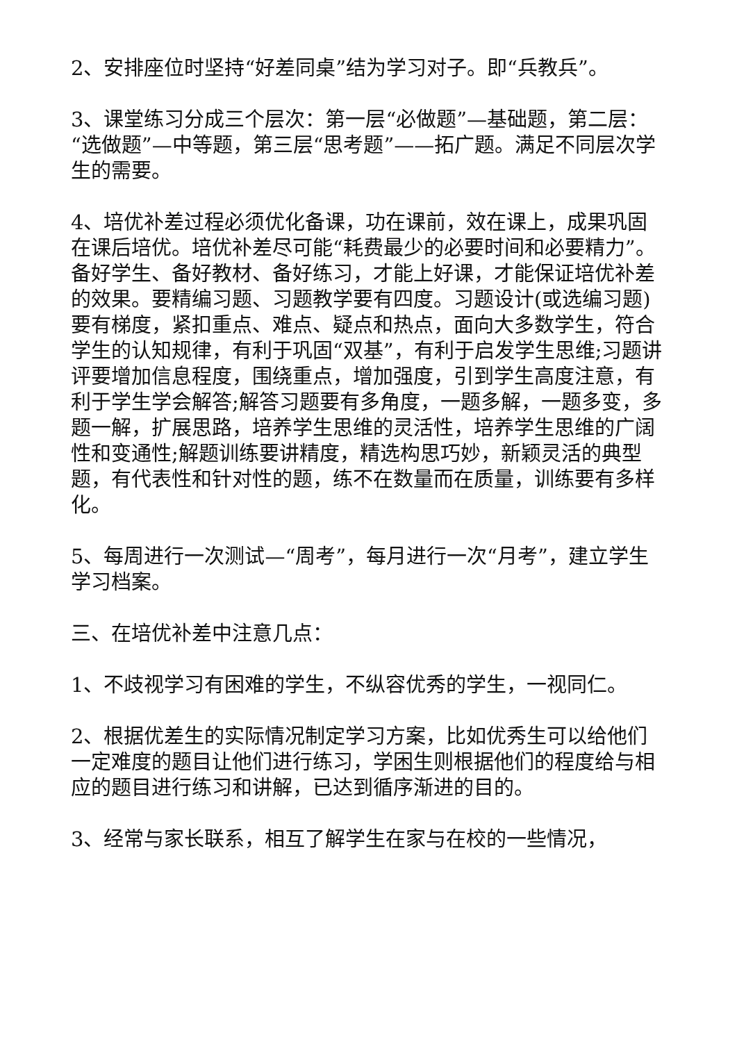2、安排座位时坚持“好差同桌”结为学习对子。即“兵教兵”。
3、课堂练习分成三个层次：第一层“必做题”—基础题，第二层：“选做题”—中等题，第三层“思考题”——拓广题。满足不同层次学生的需要。
4、培优补差过程必须优化备课，功在课前，效在课上，成果巩固在课后培优。培优补差尽可能“耗费最少的必要时间和必要精力”。备好学生、备好教材、备好练习，才能上好课，才能保证培优补差的效果。要精编习题、习题教学要有四度。习题设计(或选编习题)要有梯度，紧扣重点、难点、疑点和热点，面向大多数学生，符合学生的认知规律，有利于巩固“双基”，有利于启发学生思维;习题讲评要增加信息程度，围绕重点，增加强度，引到学生高度注意，有利于学生学会解答;解答习题要有多角度，一题多解，一题多变，多题一解，扩展思路，培养学生思维的灵活性，培养学生思维的广阔性和变通性;解题训练要讲精度，精选构思巧妙，新颖灵活的典型题，有代表性和针对性的题，练不在数量而在质量，训练要有多样化。
5、每周进行一次测试—“周考”，每月进行一次“月考”，建立学生学习档案。
三、在培优补差中注意几点：
1、不歧视学习有困难的学生，不纵容优秀的学生，一视同仁。
2、根据优差生的实际情况制定学习方案，比如优秀生可以给他们一定难度的题目让他们进行练习，学困生则根据他们的程度给与相应的题目进行练习和讲解，已达到循序渐进的目的。
3、经常与家长联系，相互了解学生在家与在校的一些情况，